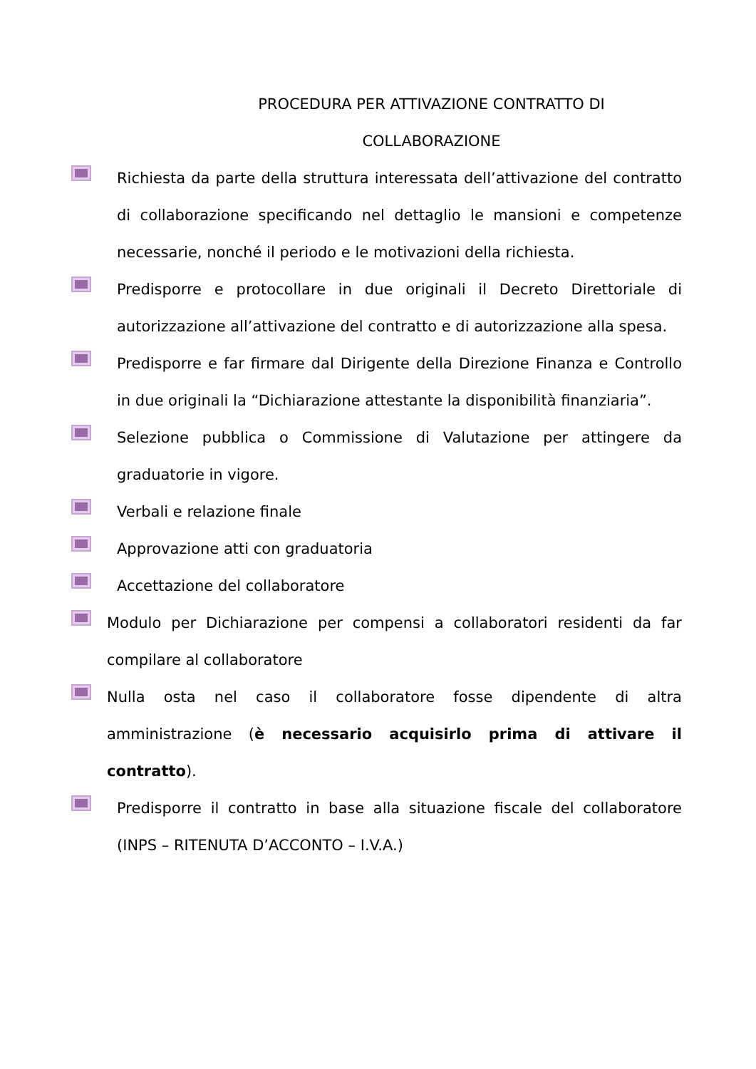PROCEDURA PER ATTIVAZIONE CONTRATTO DI
COLLABORAZIONE
Richiesta da parte della struttura interessata dell’attivazione del contratto di collaborazione specificando nel dettaglio le mansioni e competenze necessarie, nonché il periodo e le motivazioni della richiesta.
Predisporre e protocollare in due originali il Decreto Direttoriale di autorizzazione all’attivazione del contratto e di autorizzazione alla spesa.
Predisporre e far firmare dal Dirigente della Direzione Finanza e Controllo in due originali la “Dichiarazione attestante la disponibilità finanziaria”.
Selezione pubblica o Commissione di Valutazione per attingere da graduatorie in vigore.
Verbali e relazione finale
Approvazione atti con graduatoria
Accettazione del collaboratore
Modulo per Dichiarazione per compensi a collaboratori residenti da far compilare al collaboratore
Nulla osta nel caso il collaboratore fosse dipendente di altra amministrazione (è necessario acquisirlo prima di attivare il contratto).
Predisporre il contratto in base alla situazione fiscale del collaboratore (INPS – RITENUTA D’ACCONTO – I.V.A.)